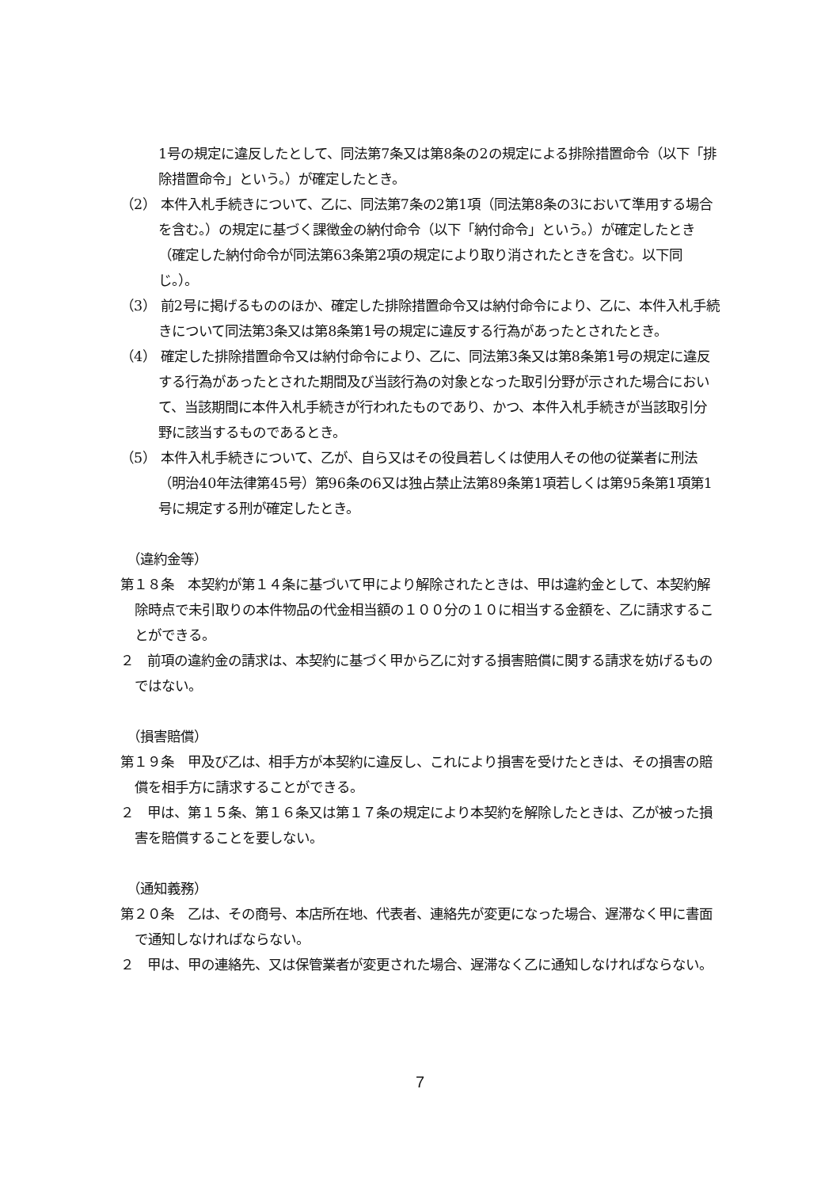1号の規定に違反したとして、同法第7条又は第8条の2の規定による排除措置命令（以下「排除措置命令」という。）が確定したとき。
（2） 本件入札手続きについて、乙に、同法第7条の2第1項（同法第8条の3において準用する場合を含む。）の規定に基づく課徴金の納付命令（以下「納付命令」という。）が確定したとき（確定した納付命令が同法第63条第2項の規定により取り消されたときを含む。以下同じ。）。
（3） 前2号に掲げるもののほか、確定した排除措置命令又は納付命令により、乙に、本件入札手続きについて同法第3条又は第8条第1号の規定に違反する行為があったとされたとき。
（4） 確定した排除措置命令又は納付命令により、乙に、同法第3条又は第8条第1号の規定に違反する行為があったとされた期間及び当該行為の対象となった取引分野が示された場合において、当該期間に本件入札手続きが行われたものであり、かつ、本件入札手続きが当該取引分野に該当するものであるとき。
（5） 本件入札手続きについて、乙が、自ら又はその役員若しくは使用人その他の従業者に刑法（明治40年法律第45号）第96条の6又は独占禁止法第89条第1項若しくは第95条第1項第1号に規定する刑が確定したとき。
（違約金等）
第１８条　本契約が第１４条に基づいて甲により解除されたときは、甲は違約金として、本契約解除時点で未引取りの本件物品の代金相当額の１００分の１０に相当する金額を、乙に請求することができる。
２　前項の違約金の請求は、本契約に基づく甲から乙に対する損害賠償に関する請求を妨げるものではない。
（損害賠償）
第１９条　甲及び乙は、相手方が本契約に違反し、これにより損害を受けたときは、その損害の賠償を相手方に請求することができる。
２　甲は、第１５条、第１６条又は第１７条の規定により本契約を解除したときは、乙が被った損害を賠償することを要しない。
（通知義務）
第２０条　乙は、その商号、本店所在地、代表者、連絡先が変更になった場合、遅滞なく甲に書面で通知しなければならない。
２　甲は、甲の連絡先、又は保管業者が変更された場合、遅滞なく乙に通知しなければならない。
7